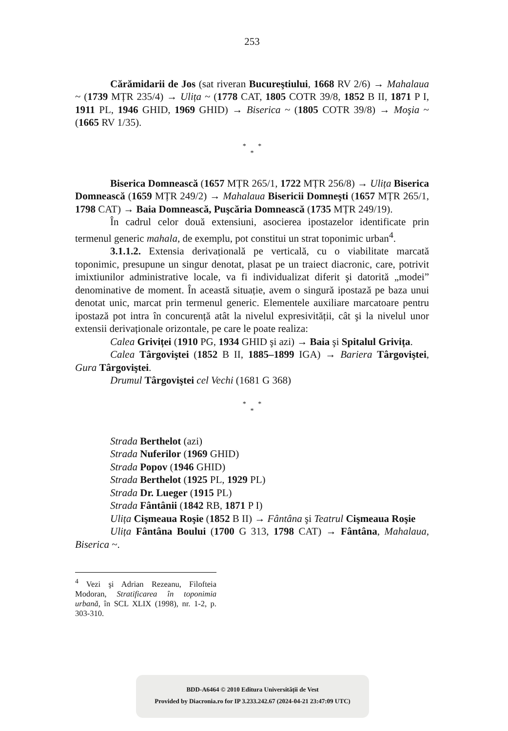253
Cărămidarii de Jos (sat riveran Bucureştiului, 1668 RV 2/6) → Mahalaua ~ (1739 MȚR 235/4) → Ulița ~ (1778 CAT, 1805 COTR 39/8, 1852 B II, 1871 P I, 1911 PL, 1946 GHID, 1969 GHID) → Biserica ~ (1805 COTR 39/8) → Moşia ~ (1665 RV 1/35).
* *
*
Biserica Domnească (1657 MȚR 265/1, 1722 MȚR 256/8) → Ulița Biserica Domnească (1659 MȚR 249/2) → Mahalaua Bisericii Domneşti (1657 MȚR 265/1, 1798 CAT) → Baia Domnească, Puşcăria Domnească (1735 MȚR 249/19).
În cadrul celor două extensiuni, asocierea ipostazelor identificate prin termenul generic mahala, de exemplu, pot constitui un strat toponimic urban<sup>4</sup>.
3.1.1.2. Extensia derivațională pe verticală, cu o viabilitate marcată toponimic, presupune un singur denotat, plasat pe un traiect diacronic, care, potrivit imixtiunilor administrative locale, va fi individualizat diferit şi datorită „modei” denominative de moment. În această situație, avem o singură ipostază pe baza unui denotat unic, marcat prin termenul generic. Elementele auxiliare marcatoare pentru ipostază pot intra în concurență atât la nivelul expresivității, cât şi la nivelul unor extensii derivaționale orizontale, pe care le poate realiza:
Calea Griviței (1910 PG, 1934 GHID şi azi) → Baia şi Spitalul Grivița.
Calea Târgoviştei (1852 B II, 1885–1899 IGA) → Bariera Târgoviştei, Gura Târgoviştei.
Drumul Târgoviştei cel Vechi (1681 G 368)
* *
*
Strada Berthelot (azi)
Strada Nuferilor (1969 GHID)
Strada Popov (1946 GHID)
Strada Berthelot (1925 PL, 1929 PL)
Strada Dr. Lueger (1915 PL)
Strada Fântânii (1842 RB, 1871 P I)
Ulița Cişmeaua Roşie (1852 B II) → Fântâna şi Teatrul Cişmeaua Roşie
Ulița Fântâna Boului (1700 G 313, 1798 CAT) → Fântâna, Mahalaua, Biserica ~.
<sup>4</sup> Vezi şi Adrian Rezeanu, Filofteia Modoran, Stratificarea în toponimia urbană, în SCL XLIX (1998), nr. 1-2, p. 303-310.
BDD-A6464 © 2010 Editura Universității de Vest
Provided by Diacronia.ro for IP 3.233.242.67 (2024-04-21 23:47:09 UTC)